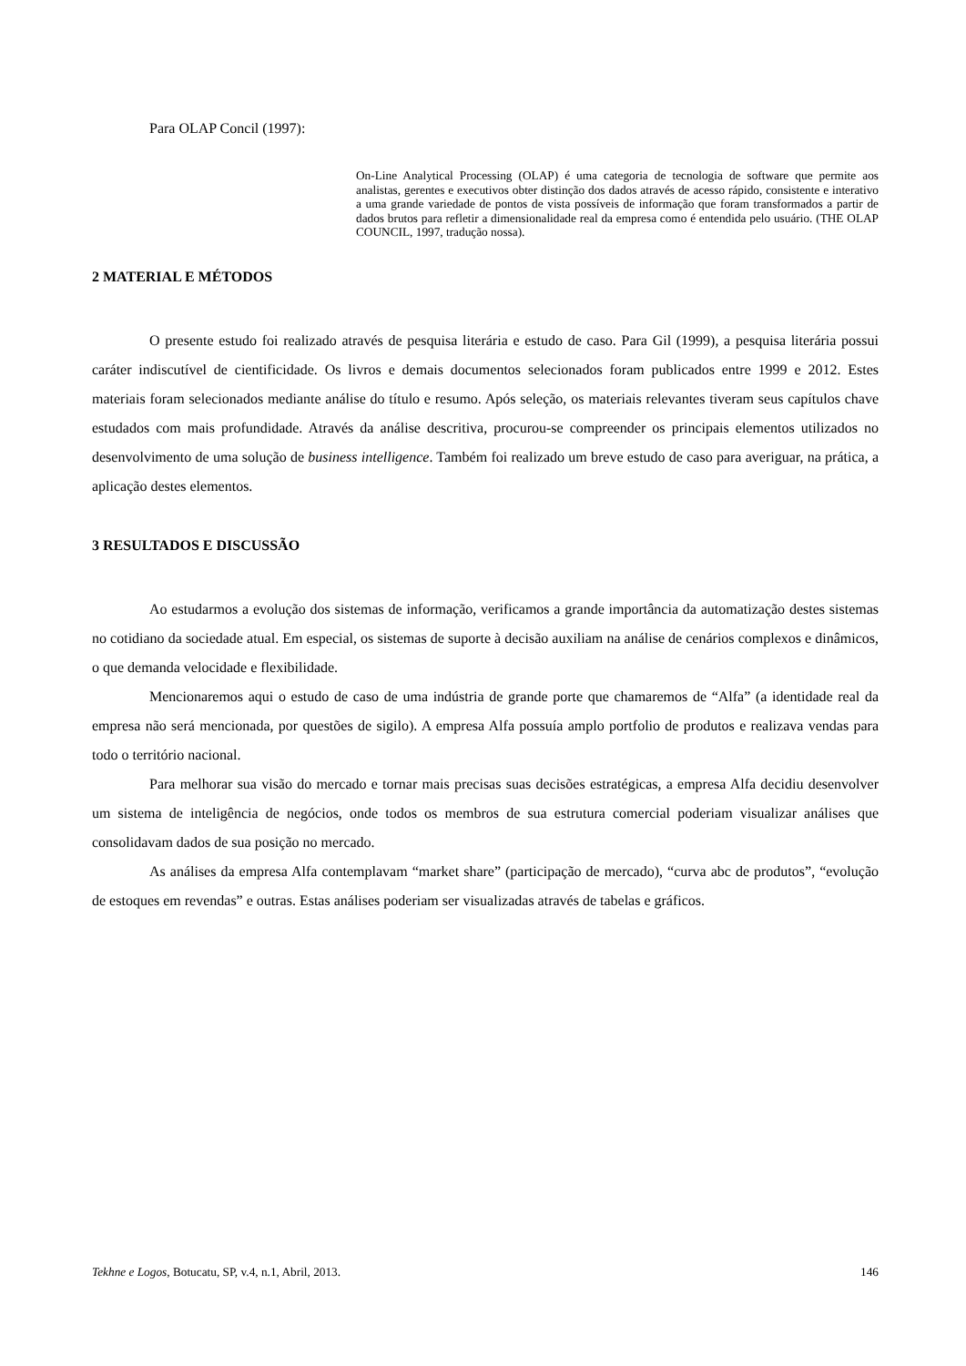Para OLAP Concil (1997):
On-Line Analytical Processing (OLAP) é uma categoria de tecnologia de software que permite aos analistas, gerentes e executivos obter distinção dos dados através de acesso rápido, consistente e interativo a uma grande variedade de pontos de vista possíveis de informação que foram transformados a partir de dados brutos para refletir a dimensionalidade real da empresa como é entendida pelo usuário. (THE OLAP COUNCIL, 1997, tradução nossa).
2 MATERIAL E MÉTODOS
O presente estudo foi realizado através de pesquisa literária e estudo de caso. Para Gil (1999), a pesquisa literária possui caráter indiscutível de cientificidade. Os livros e demais documentos selecionados foram publicados entre 1999 e 2012. Estes materiais foram selecionados mediante análise do título e resumo. Após seleção, os materiais relevantes tiveram seus capítulos chave estudados com mais profundidade. Através da análise descritiva, procurou-se compreender os principais elementos utilizados no desenvolvimento de uma solução de business intelligence. Também foi realizado um breve estudo de caso para averiguar, na prática, a aplicação destes elementos.
3 RESULTADOS E DISCUSSÃO
Ao estudarmos a evolução dos sistemas de informação, verificamos a grande importância da automatização destes sistemas no cotidiano da sociedade atual. Em especial, os sistemas de suporte à decisão auxiliam na análise de cenários complexos e dinâmicos, o que demanda velocidade e flexibilidade.
Mencionaremos aqui o estudo de caso de uma indústria de grande porte que chamaremos de “Alfa” (a identidade real da empresa não será mencionada, por questões de sigilo). A empresa Alfa possuía amplo portfolio de produtos e realizava vendas para todo o território nacional.
Para melhorar sua visão do mercado e tornar mais precisas suas decisões estratégicas, a empresa Alfa decidiu desenvolver um sistema de inteligência de negócios, onde todos os membros de sua estrutura comercial poderiam visualizar análises que consolidavam dados de sua posição no mercado.
As análises da empresa Alfa contemplavam “market share” (participação de mercado), “curva abc de produtos”, “evolução de estoques em revendas” e outras. Estas análises poderiam ser visualizadas através de tabelas e gráficos.
Tekhne e Logos, Botucatu, SP, v.4, n.1, Abril, 2013. 146